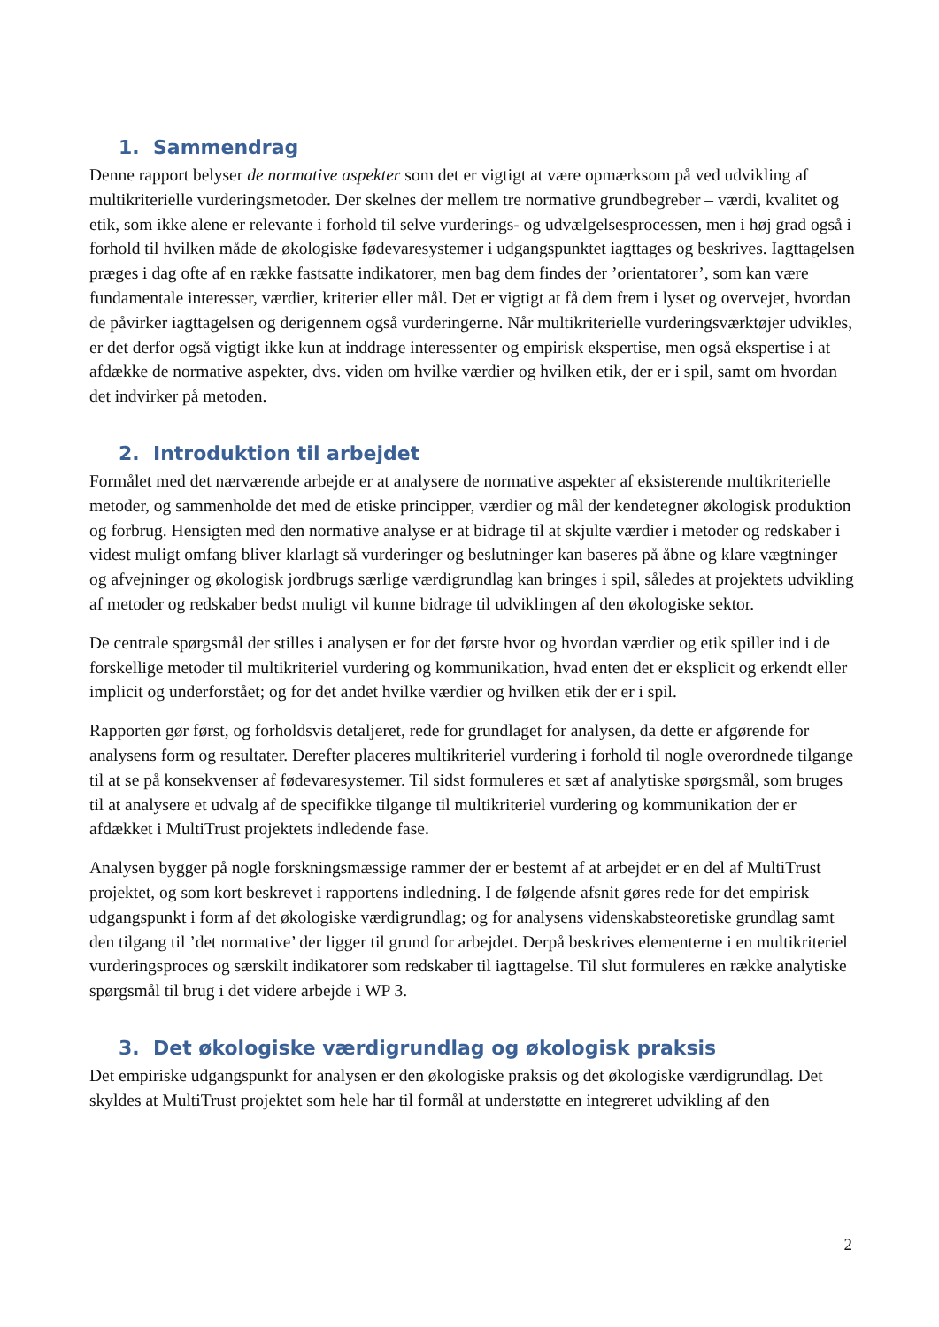1. Sammendrag
Denne rapport belyser de normative aspekter som det er vigtigt at være opmærksom på ved udvikling af multikriterielle vurderingsmetoder. Der skelnes der mellem tre normative grundbegreber – værdi, kvalitet og etik, som ikke alene er relevante i forhold til selve vurderings- og udvælgelsesprocessen, men i høj grad også i forhold til hvilken måde de økologiske fødevaresystemer i udgangspunktet iagttages og beskrives. Iagttagelsen præges i dag ofte af en række fastsatte indikatorer, men bag dem findes der ’orientatorer’, som kan være fundamentale interesser, værdier, kriterier eller mål. Det er vigtigt at få dem frem i lyset og overvejet, hvordan de påvirker iagttagelsen og derigennem også vurderingerne. Når multikriterielle vurderingsværktøjer udvikles, er det derfor også vigtigt ikke kun at inddrage interessenter og empirisk ekspertise, men også ekspertise i at afdække de normative aspekter, dvs. viden om hvilke værdier og hvilken etik, der er i spil, samt om hvordan det indvirker på metoden.
2. Introduktion til arbejdet
Formålet med det nærværende arbejde er at analysere de normative aspekter af eksisterende multikriterielle metoder, og sammenholde det med de etiske principper, værdier og mål der kendetegner økologisk produktion og forbrug. Hensigten med den normative analyse er at bidrage til at skjulte værdier i metoder og redskaber i videst muligt omfang bliver klarlagt så vurderinger og beslutninger kan baseres på åbne og klare vægtninger og afvejninger og økologisk jordbrugs særlige værdigrundlag kan bringes i spil, således at projektets udvikling af metoder og redskaber bedst muligt vil kunne bidrage til udviklingen af den økologiske sektor.
De centrale spørgsmål der stilles i analysen er for det første hvor og hvordan værdier og etik spiller ind i de forskellige metoder til multikriteriel vurdering og kommunikation, hvad enten det er eksplicit og erkendt eller implicit og underforstået; og for det andet hvilke værdier og hvilken etik der er i spil.
Rapporten gør først, og forholdsvis detaljeret, rede for grundlaget for analysen, da dette er afgørende for analysens form og resultater. Derefter placeres multikriteriel vurdering i forhold til nogle overordnede tilgange til at se på konsekvenser af fødevaresystemer. Til sidst formuleres et sæt af analytiske spørgsmål, som bruges til at analysere et udvalg af de specifikke tilgange til multikriteriel vurdering og kommunikation der er afdækket i MultiTrust projektets indledende fase.
Analysen bygger på nogle forskningsmæssige rammer der er bestemt af at arbejdet er en del af MultiTrust projektet, og som kort beskrevet i rapportens indledning. I de følgende afsnit gøres rede for det empirisk udgangspunkt i form af det økologiske værdigrundlag; og for analysens videnskabsteoretiske grundlag samt den tilgang til ’det normative’ der ligger til grund for arbejdet. Derpå beskrives elementerne i en multikriteriel vurderingsproces og særskilt indikatorer som redskaber til iagttagelse. Til slut formuleres en række analytiske spørgsmål til brug i det videre arbejde i WP 3.
3. Det økologiske værdigrundlag og økologisk praksis
Det empiriske udgangspunkt for analysen er den økologiske praksis og det økologiske værdigrundlag. Det skyldes at MultiTrust projektet som hele har til formål at understøtte en integreret udvikling af den
2